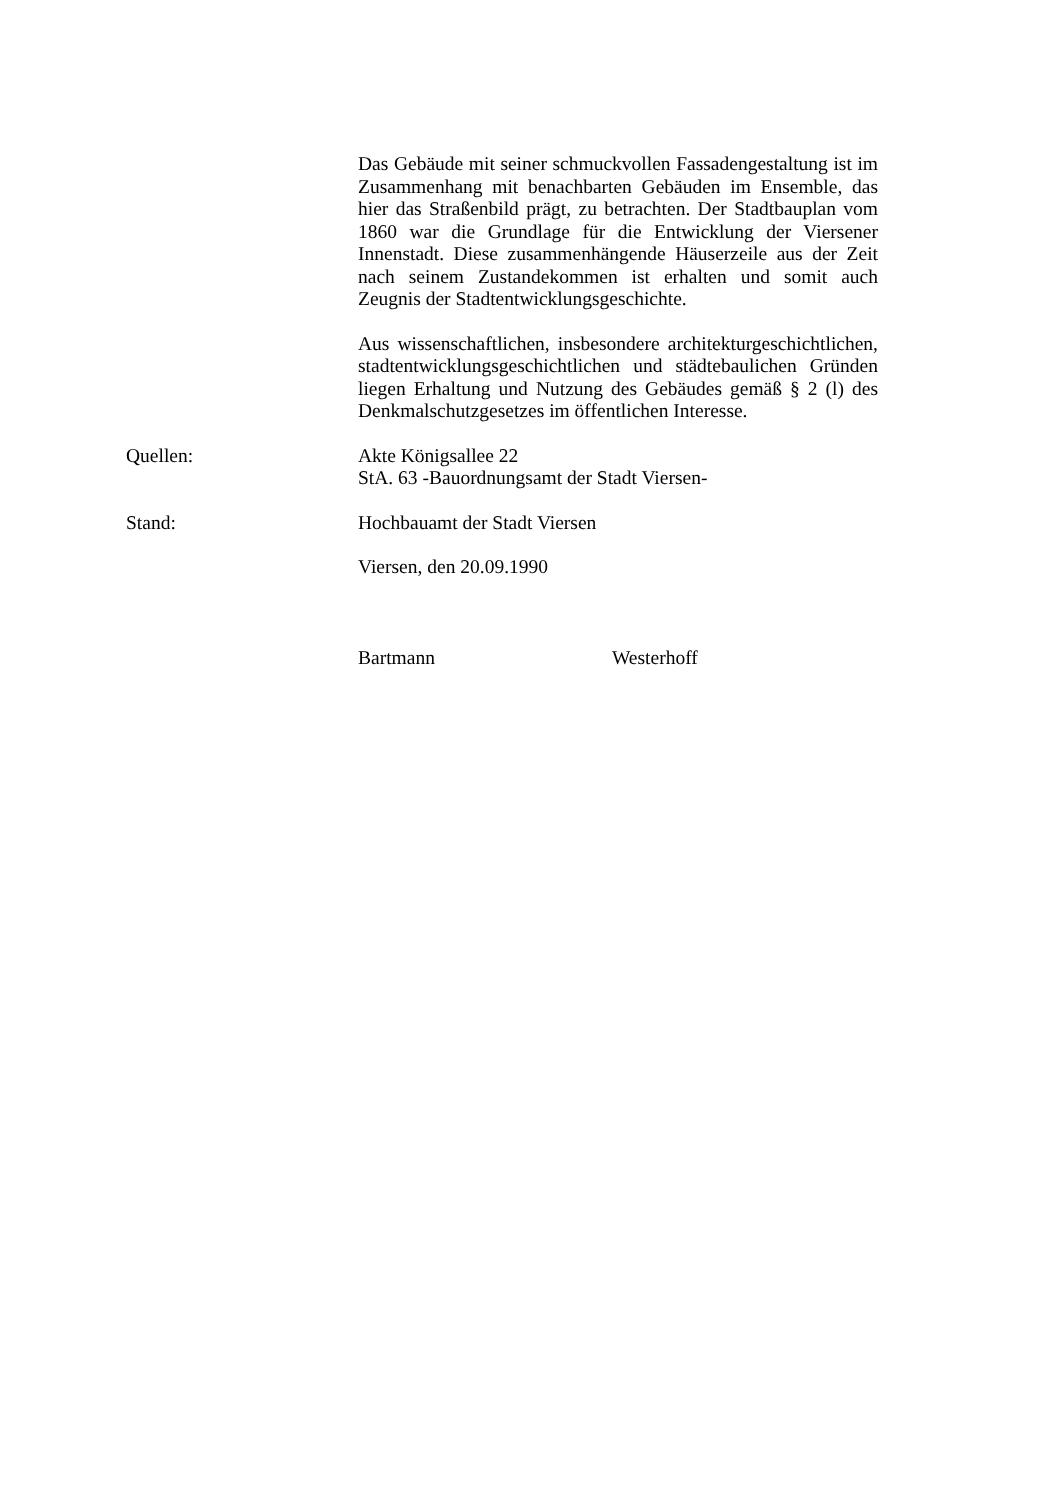Das Gebäude mit seiner schmuckvollen Fassadengestaltung ist im Zusammenhang mit benachbarten Gebäuden im Ensemble, das hier das Straßenbild prägt, zu betrachten. Der Stadtbauplan vom 1860 war die Grundlage für die Entwicklung der Viersener Innenstadt. Diese zusammenhängende Häuserzeile aus der Zeit nach seinem Zustandekommen ist erhalten und somit auch Zeugnis der Stadtentwicklungsgeschichte.
Aus wissenschaftlichen, insbesondere architekturgeschichtlichen, stadtentwicklungsgeschichtlichen und städtebaulichen Gründen liegen Erhaltung und Nutzung des Gebäudes gemäß § 2 (l) des Denkmalschutzgesetzes im öffentlichen Interesse.
Quellen: Akte Königsallee 22
StA. 63 -Bauordnungsamt der Stadt Viersen-
Stand: Hochbauamt der Stadt Viersen
Viersen, den 20.09.1990
Bartmann Westerhoff